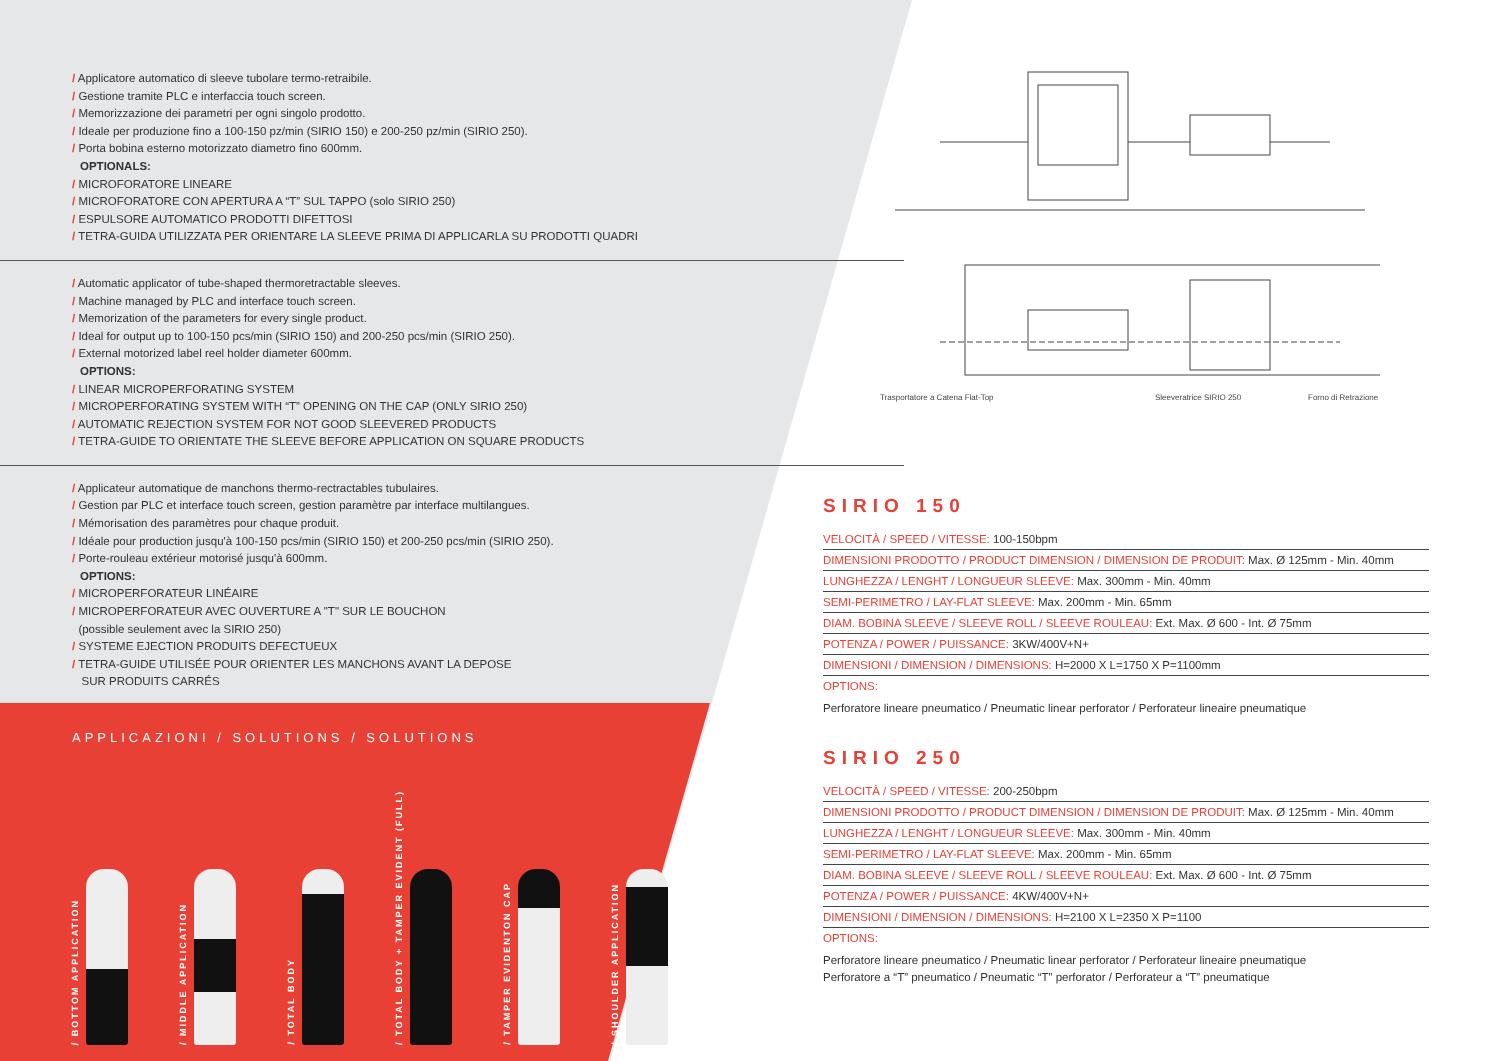/ Applicatore automatico di sleeve tubolare termo-retraibile.
/ Gestione tramite PLC e interfaccia touch screen.
/ Memorizzazione dei parametri per ogni singolo prodotto.
/ Ideale per produzione fino a 100-150 pz/min (SIRIO 150) e 200-250 pz/min (SIRIO 250).
/ Porta bobina esterno motorizzato diametro fino 600mm.
OPTIONALS:
/ MICROFORATORE LINEARE
/ MICROFORATORE CON APERTURA A “T” SUL TAPPO (solo SIRIO 250)
/ ESPULSORE AUTOMATICO PRODOTTI DIFETTOSI
/ TETRA-GUIDA UTILIZZATA PER ORIENTARE LA SLEEVE PRIMA DI APPLICARLA SU PRODOTTI QUADRI
/ Automatic applicator of tube-shaped thermoretractable sleeves.
/ Machine managed by PLC and interface touch screen.
/ Memorization of the parameters for every single product.
/ Ideal for output up to 100-150 pcs/min (SIRIO 150) and 200-250 pcs/min (SIRIO 250).
/ External motorized label reel holder diameter 600mm.
OPTIONS:
/ LINEAR MICROPERFORATING SYSTEM
/ MICROPERFORATING SYSTEM WITH “T” OPENING ON THE CAP (ONLY SIRIO 250)
/ AUTOMATIC REJECTION SYSTEM FOR NOT GOOD SLEEVERED PRODUCTS
/ TETRA-GUIDE TO ORIENTATE THE SLEEVE BEFORE APPLICATION ON SQUARE PRODUCTS
/ Applicateur automatique de manchons thermo-rectractables tubulaires.
/ Gestion par PLC et interface touch screen, gestion paramètre par interface multilangues.
/ Mémorisation des paramètres pour chaque produit.
/ Idéale pour production jusqu'à 100-150 pcs/min (SIRIO 150) et 200-250 pcs/min (SIRIO 250).
/ Porte-rouleau extérieur motorisé jusqu'à 600mm.
OPTIONS:
/ MICROPERFORATEUR LINÉAIRE
/ MICROPERFORATEUR AVEC OUVERTURE A "T" SUR LE BOUCHON
(possible seulement avec la SIRIO 250)
/ SYSTEME EJECTION PRODUITS DEFECTUEUX
/ TETRA-GUIDE UTILISÉE POUR ORIENTER LES MANCHONS AVANT LA DEPOSE
SUR PRODUITS CARRÉS
APPLICAZIONI / SOLUTIONS / SOLUTIONS
/ BOTTOM APPLICATION
/ MIDDLE APPLICATION
/ TOTAL BODY
/ TOTAL BODY + TAMPER EVIDENT (FULL)
/ TAMPER EVIDENTON CAP
/ SHOULDER APPLICATION
Trasportatore a Catena Flat-Top
Sleeveratrice SIRIO 250
Forno di Retrazione
SIRIO 150
| VELOCITÀ / SPEED / VITESSE: 100-150bpm |
| DIMENSIONI PRODOTTO / PRODUCT DIMENSION / DIMENSION DE PRODUIT: Max. Ø 125mm - Min. 40mm |
| LUNGHEZZA / LENGHT / LONGUEUR SLEEVE: Max. 300mm - Min. 40mm |
| SEMI-PERIMETRO / LAY-FLAT SLEEVE: Max. 200mm - Min. 65mm |
| DIAM. BOBINA SLEEVE / SLEEVE ROLL / SLEEVE ROULEAU: Ext. Max. Ø 600 - Int. Ø 75mm |
| POTENZA / POWER / PUISSANCE: 3KW/400V+N+ |
| DIMENSIONI / DIMENSION / DIMENSIONS: H=2000 X L=1750 X P=1100mm |
| OPTIONS: |
Perforatore lineare pneumatico / Pneumatic linear perforator / Perforateur lineaire pneumatique
SIRIO 250
| VELOCITÀ / SPEED / VITESSE: 200-250bpm |
| DIMENSIONI PRODOTTO / PRODUCT DIMENSION / DIMENSION DE PRODUIT: Max. Ø 125mm - Min. 40mm |
| LUNGHEZZA / LENGHT / LONGUEUR SLEEVE: Max. 300mm - Min. 40mm |
| SEMI-PERIMETRO / LAY-FLAT SLEEVE: Max. 200mm - Min. 65mm |
| DIAM. BOBINA SLEEVE / SLEEVE ROLL / SLEEVE ROULEAU: Ext. Max. Ø 600 - Int. Ø 75mm |
| POTENZA / POWER / PUISSANCE: 4KW/400V+N+ |
| DIMENSIONI / DIMENSION / DIMENSIONS: H=2100 X L=2350 X P=1100 |
| OPTIONS: |
Perforatore lineare pneumatico / Pneumatic linear perforator / Perforateur lineaire pneumatique
Perforatore a “T” pneumatico / Pneumatic “T” perforator / Perforateur a “T” pneumatique